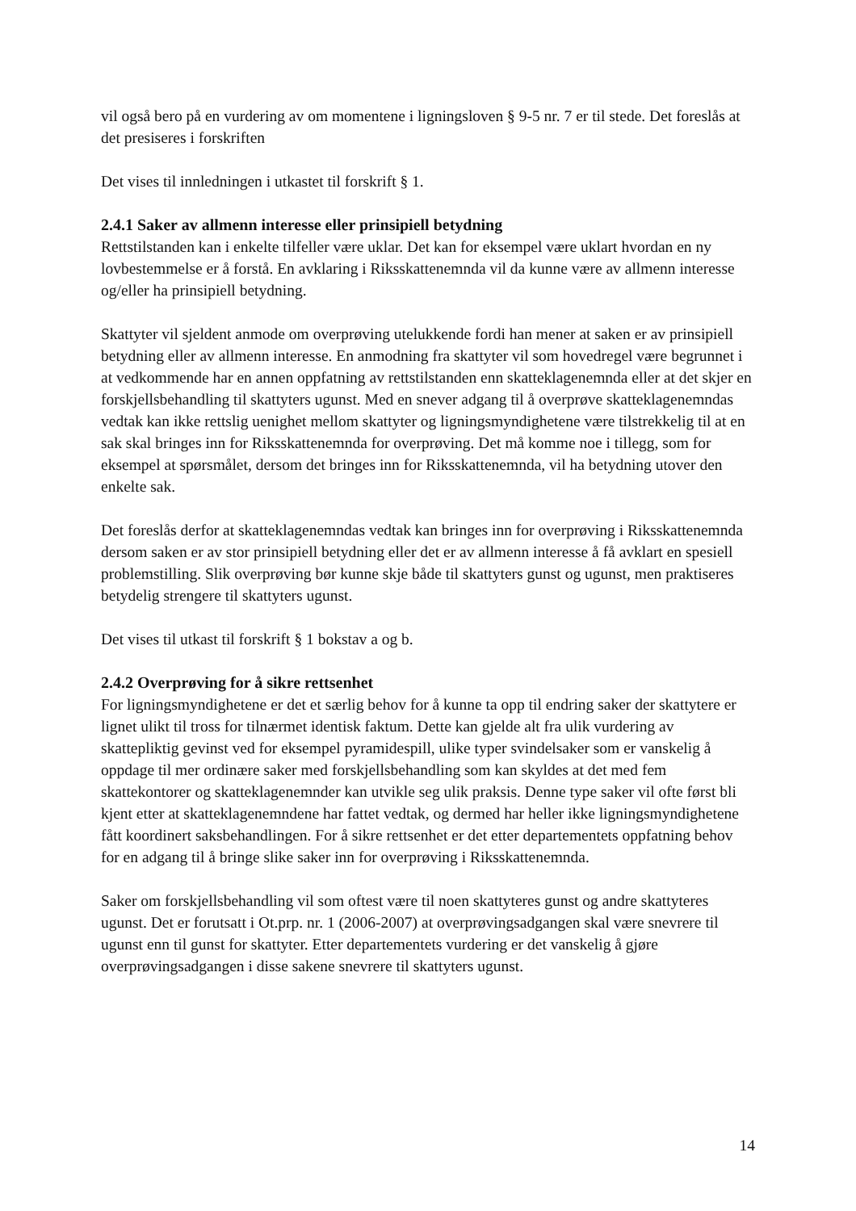vil også bero på en vurdering av om momentene i ligningsloven § 9-5 nr. 7 er til stede. Det foreslås at det presiseres i forskriften
Det vises til innledningen i utkastet til forskrift § 1.
2.4.1 Saker av allmenn interesse eller prinsipiell betydning
Rettstilstanden kan i enkelte tilfeller være uklar. Det kan for eksempel være uklart hvordan en ny lovbestemmelse er å forstå. En avklaring i Riksskattenemnda vil da kunne være av allmenn interesse og/eller ha prinsipiell betydning.
Skattyter vil sjeldent anmode om overprøving utelukkende fordi han mener at saken er av prinsipiell betydning eller av allmenn interesse. En anmodning fra skattyter vil som hovedregel være begrunnet i at vedkommende har en annen oppfatning av rettstilstanden enn skatteklagenemnda eller at det skjer en forskjellsbehandling til skattyters ugunst. Med en snever adgang til å overprøve skatteklagenemndas vedtak kan ikke rettslig uenighet mellom skattyter og ligningsmyndighetene være tilstrekkelig til at en sak skal bringes inn for Riksskattenemnda for overprøving. Det må komme noe i tillegg, som for eksempel at spørsmålet, dersom det bringes inn for Riksskattenemnda, vil ha betydning utover den enkelte sak.
Det foreslås derfor at skatteklagenemndas vedtak kan bringes inn for overprøving i Riksskattenemnda dersom saken er av stor prinsipiell betydning eller det er av allmenn interesse å få avklart en spesiell problemstilling. Slik overprøving bør kunne skje både til skattyters gunst og ugunst, men praktiseres betydelig strengere til skattyters ugunst.
Det vises til utkast til forskrift § 1 bokstav a og b.
2.4.2 Overprøving for å sikre rettsenhet
For ligningsmyndighetene er det et særlig behov for å kunne ta opp til endring saker der skattytere er lignet ulikt til tross for tilnærmet identisk faktum. Dette kan gjelde alt fra ulik vurdering av skattepliktig gevinst ved for eksempel pyramidespill, ulike typer svindelsaker som er vanskelig å oppdage til mer ordinære saker med forskjellsbehandling som kan skyldes at det med fem skattekontorer og skatteklagenemnder kan utvikle seg ulik praksis. Denne type saker vil ofte først bli kjent etter at skatteklagenemndene har fattet vedtak, og dermed har heller ikke ligningsmyndighetene fått koordinert saksbehandlingen. For å sikre rettsenhet er det etter departementets oppfatning behov for en adgang til å bringe slike saker inn for overprøving i Riksskattenemnda.
Saker om forskjellsbehandling vil som oftest være til noen skattyteres gunst og andre skattyteres ugunst. Det er forutsatt i Ot.prp. nr. 1 (2006-2007) at overprøvingsadgangen skal være snevrere til ugunst enn til gunst for skattyter. Etter departementets vurdering er det vanskelig å gjøre overprøvingsadgangen i disse sakene snevrere til skattyters ugunst.
14